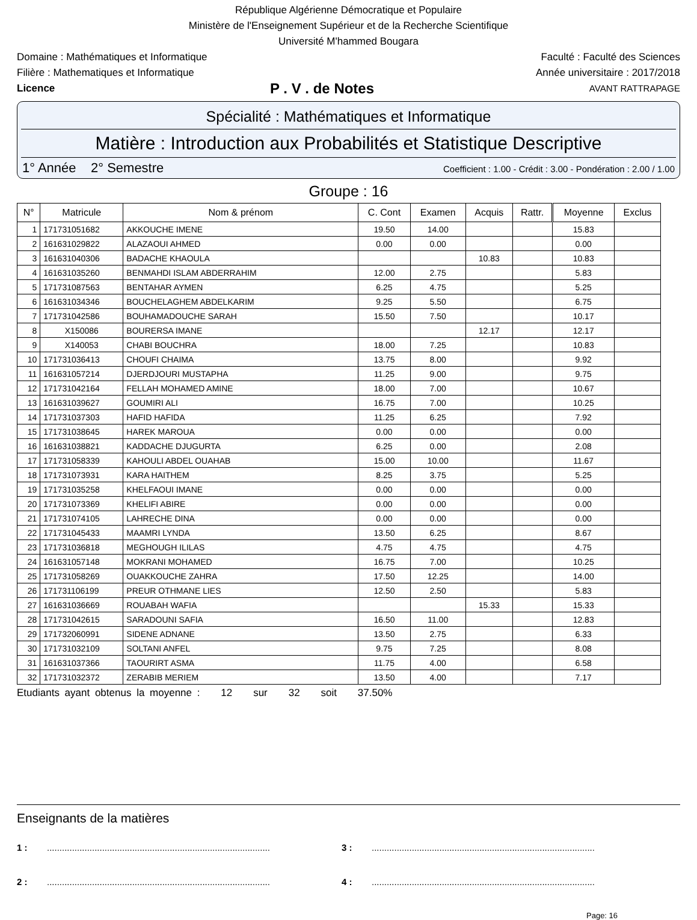République Algérienne Démocratique et Populaire
Ministère de l'Enseignement Supérieur et de la Recherche Scientifique
Université M'hammed Bougara
Domaine : Mathématiques et Informatique Faculté : Faculté des Sciences
Filière : Mathematiques et Informatique Année universitaire : 2017/2018
Licence P . V . de Notes AVANT RATTRAPAGE
Spécialité : Mathématiques et Informatique
Matière : Introduction aux Probabilités et Statistique Descriptive
1° Année 2° Semestre Coefficient : 1.00 - Crédit : 3.00 - Pondération : 2.00 / 1.00
Groupe : 16
| N° | Matricule | Nom & prénom | C. Cont | Examen | Acquis | Rattr. | Moyenne | Exclus |
| --- | --- | --- | --- | --- | --- | --- | --- | --- |
| 1 | 171731051682 | AKKOUCHE IMENE | 19.50 | 14.00 | | | 15.83 | |
| 2 | 161631029822 | ALAZAOUI AHMED | 0.00 | 0.00 | | | 0.00 | |
| 3 | 161631040306 | BADACHE KHAOULA | | | 10.83 | | 10.83 | |
| 4 | 161631035260 | BENMAHDI ISLAM ABDERRAHIM | 12.00 | 2.75 | | | 5.83 | |
| 5 | 171731087563 | BENTAHAR AYMEN | 6.25 | 4.75 | | | 5.25 | |
| 6 | 161631034346 | BOUCHELAGHEM ABDELKARIM | 9.25 | 5.50 | | | 6.75 | |
| 7 | 171731042586 | BOUHAMADOUCHE SARAH | 15.50 | 7.50 | | | 10.17 | |
| 8 | X150086 | BOURERSA IMANE | | | 12.17 | | 12.17 | |
| 9 | X140053 | CHABI BOUCHRA | 18.00 | 7.25 | | | 10.83 | |
| 10 | 171731036413 | CHOUFI CHAIMA | 13.75 | 8.00 | | | 9.92 | |
| 11 | 161631057214 | DJERDJOURI MUSTAPHA | 11.25 | 9.00 | | | 9.75 | |
| 12 | 171731042164 | FELLAH MOHAMED AMINE | 18.00 | 7.00 | | | 10.67 | |
| 13 | 161631039627 | GOUMIRI ALI | 16.75 | 7.00 | | | 10.25 | |
| 14 | 171731037303 | HAFID HAFIDA | 11.25 | 6.25 | | | 7.92 | |
| 15 | 171731038645 | HAREK MAROUA | 0.00 | 0.00 | | | 0.00 | |
| 16 | 161631038821 | KADDACHE DJUGURTA | 6.25 | 0.00 | | | 2.08 | |
| 17 | 171731058339 | KAHOULI ABDEL OUAHAB | 15.00 | 10.00 | | | 11.67 | |
| 18 | 171731073931 | KARA HAITHEM | 8.25 | 3.75 | | | 5.25 | |
| 19 | 171731035258 | KHELFAOUI IMANE | 0.00 | 0.00 | | | 0.00 | |
| 20 | 171731073369 | KHELIFI ABIRE | 0.00 | 0.00 | | | 0.00 | |
| 21 | 171731074105 | LAHRECHE DINA | 0.00 | 0.00 | | | 0.00 | |
| 22 | 171731045433 | MAAMRI LYNDA | 13.50 | 6.25 | | | 8.67 | |
| 23 | 171731036818 | MEGHOUGH ILILAS | 4.75 | 4.75 | | | 4.75 | |
| 24 | 161631057148 | MOKRANI MOHAMED | 16.75 | 7.00 | | | 10.25 | |
| 25 | 171731058269 | OUAKKOUCHE ZAHRA | 17.50 | 12.25 | | | 14.00 | |
| 26 | 171731106199 | PREUR OTHMANE LIES | 12.50 | 2.50 | | | 5.83 | |
| 27 | 161631036669 | ROUABAH WAFIA | | | 15.33 | | 15.33 | |
| 28 | 171731042615 | SARADOUNI SAFIA | 16.50 | 11.00 | | | 12.83 | |
| 29 | 171732060991 | SIDENE ADNANE | 13.50 | 2.75 | | | 6.33 | |
| 30 | 171731032109 | SOLTANI ANFEL | 9.75 | 7.25 | | | 8.08 | |
| 31 | 161631037366 | TAOURIRT ASMA | 11.75 | 4.00 | | | 6.58 | |
| 32 | 171731032372 | ZERABIB MERIEM | 13.50 | 4.00 | | | 7.17 | |
Etudiants ayant obtenus la moyenne : 12 sur 32 soit 37.50%
Enseignants de la matières
1 :......................................................................................... 3 :.........................................................................................
2 :......................................................................................... 4 :.........................................................................................
Page: 16